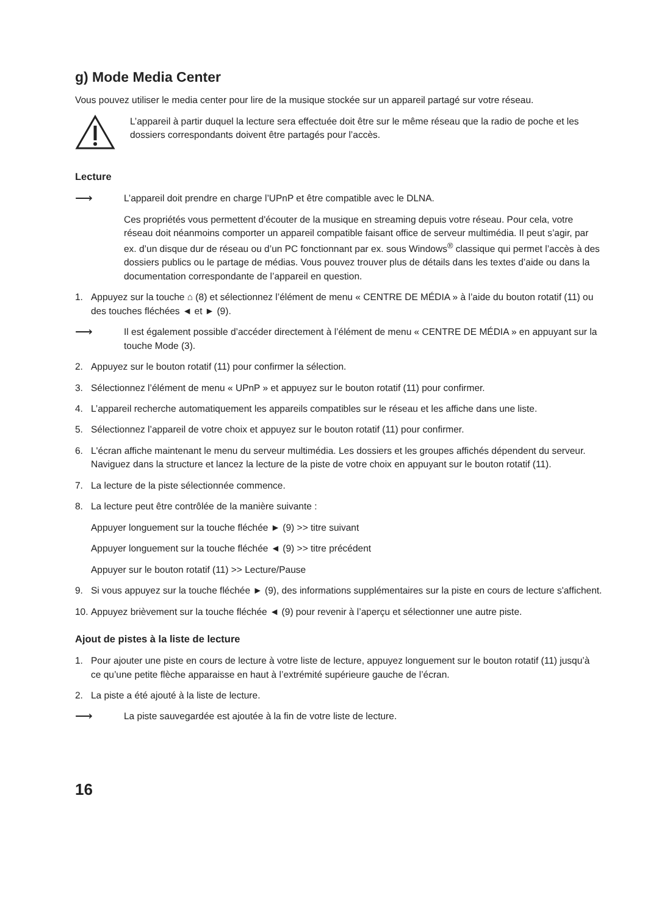g) Mode Media Center
Vous pouvez utiliser le media center pour lire de la musique stockée sur un appareil partagé sur votre réseau.
L’appareil à partir duquel la lecture sera effectuée doit être sur le même réseau que la radio de poche et les dossiers correspondants doivent être partagés pour l’accès.
Lecture
⟶ L’appareil doit prendre en charge l’UPnP et être compatible avec le DLNA.
Ces propriétés vous permettent d'écouter de la musique en streaming depuis votre réseau. Pour cela, votre réseau doit néanmoins comporter un appareil compatible faisant office de serveur multimédia. Il peut s’agir, par ex. d’un disque dur de réseau ou d’un PC fonctionnant par ex. sous Windows<sup>®</sup> classique qui permet l’accès à des dossiers publics ou le partage de médias. Vous pouvez trouver plus de détails dans les textes d’aide ou dans la documentation correspondante de l’appareil en question.
1. Appuyez sur la touche ⌂ (8) et sélectionnez l’élément de menu « CENTRE DE MÉDIA » à l’aide du bouton rotatif (11) ou des touches fléchées ◄ et ► (9).
⟶ Il est également possible d’accéder directement à l’élément de menu « CENTRE DE MÉDIA » en appuyant sur la touche Mode (3).
2. Appuyez sur le bouton rotatif (11) pour confirmer la sélection.
3. Sélectionnez l’élément de menu « UPnP » et appuyez sur le bouton rotatif (11) pour confirmer.
4. L’appareil recherche automatiquement les appareils compatibles sur le réseau et les affiche dans une liste.
5. Sélectionnez l’appareil de votre choix et appuyez sur le bouton rotatif (11) pour confirmer.
6. L'écran affiche maintenant le menu du serveur multimédia. Les dossiers et les groupes affichés dépendent du serveur. Naviguez dans la structure et lancez la lecture de la piste de votre choix en appuyant sur le bouton rotatif (11).
7. La lecture de la piste sélectionnée commence.
8. La lecture peut être contrôlée de la manière suivante :
Appuyer longuement sur la touche fléchée ► (9) >> titre suivant
Appuyer longuement sur la touche fléchée ◄ (9) >> titre précédent
Appuyer sur le bouton rotatif (11) >> Lecture/Pause
9. Si vous appuyez sur la touche fléchée ► (9), des informations supplémentaires sur la piste en cours de lecture s'affichent.
10. Appuyez brièvement sur la touche fléchée ◄ (9) pour revenir à l’aperçu et sélectionner une autre piste.
Ajout de pistes à la liste de lecture
1. Pour ajouter une piste en cours de lecture à votre liste de lecture, appuyez longuement sur le bouton rotatif (11) jusqu’à ce qu’une petite flèche apparaisse en haut à l’extrémité supérieure gauche de l’écran.
2. La piste a été ajouté à la liste de lecture.
⟶ La piste sauvegardée est ajoutée à la fin de votre liste de lecture.
16